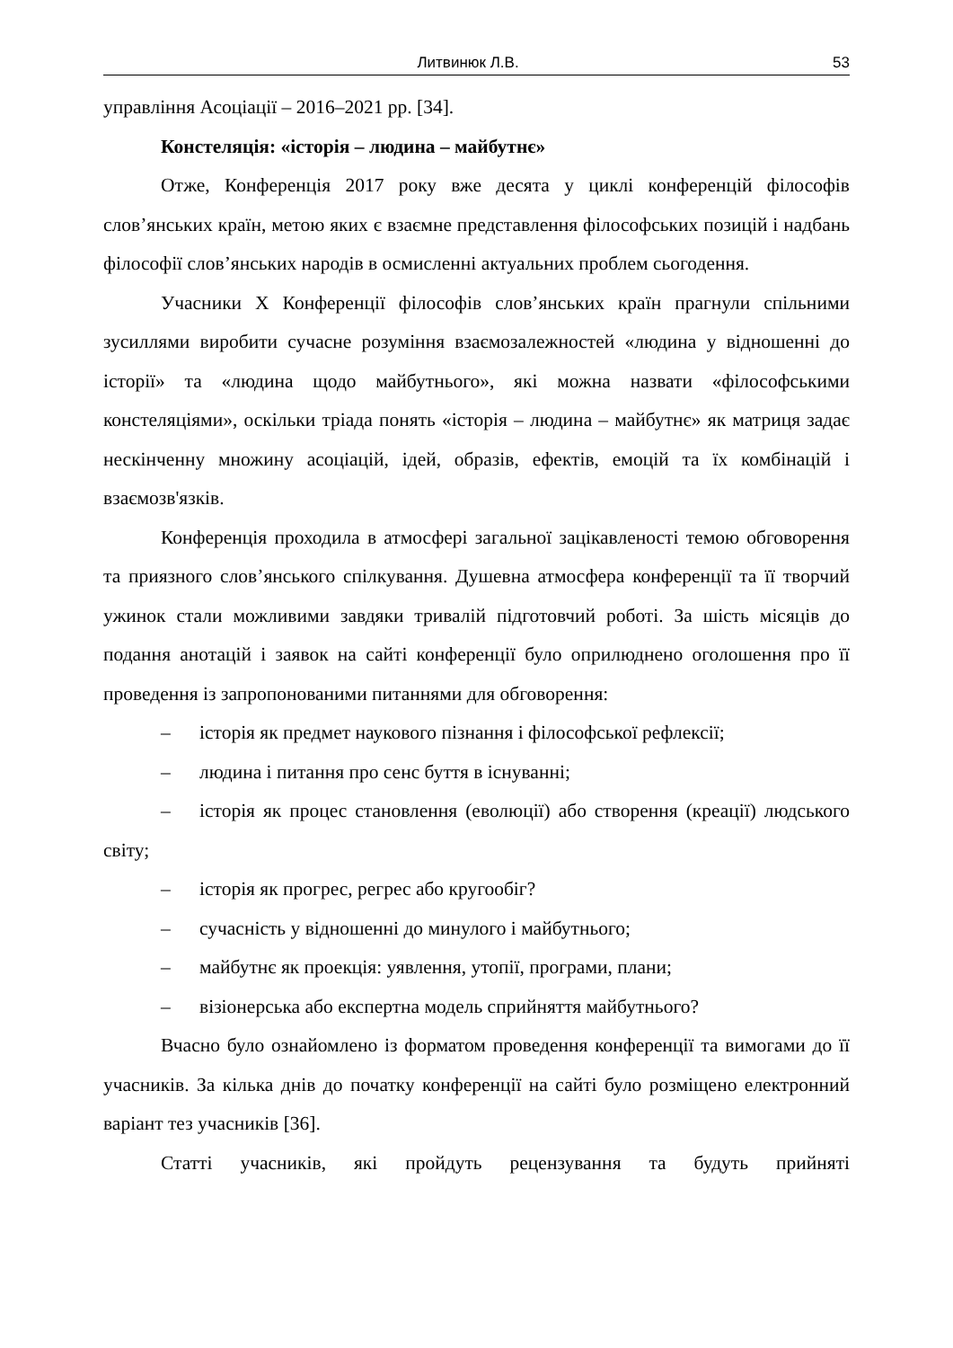Литвинюк Л.В. 53
управління Асоціації – 2016–2021 рр. [34].
Констеляція: «історія – людина – майбутнє»
Отже, Конференція 2017 року вже десята у циклі конференцій філософів слов’янських країн, метою яких є взаємне представлення філософських позицій і надбань філософії слов’янських народів в осмисленні актуальних проблем сьогодення.
Учасники Х Конференції філософів слов’янських країн прагнули спільними зусиллями виробити сучасне розуміння взаємозалежностей «людина у відношенні до історії» та «людина щодо майбутнього», які можна назвати «філософськими констеляціями», оскільки тріада понять «історія – людина – майбутнє» як матриця задає нескінченну множину асоціацій, ідей, образів, ефектів, емоцій та їх комбінацій і взаємозв'язків.
Конференція проходила в атмосфері загальної зацікавленості темою обговорення та приязного слов’янського спілкування. Душевна атмосфера конференції та її творчий ужинок стали можливими завдяки тривалій підготовчий роботі. За шість місяців до подання анотацій і заявок на сайті конференції було оприлюднено оголошення про її проведення із запропонованими питаннями для обговорення:
– історія як предмет наукового пізнання і філософської рефлексії;
– людина і питання про сенс буття в існуванні;
– історія як процес становлення (еволюції) або створення (креації) людського світу;
– історія як прогрес, регрес або кругообіг?
– сучасність у відношенні до минулого і майбутнього;
– майбутнє як проекція: уявлення, утопії, програми, плани;
– візіонерська або експертна модель сприйняття майбутнього?
Вчасно було ознайомлено із форматом проведення конференції та вимогами до її учасників. За кілька днів до початку конференції на сайті було розміщено електронний варіант тез учасників [36].
Статті учасників, які пройдуть рецензування та будуть прийняті